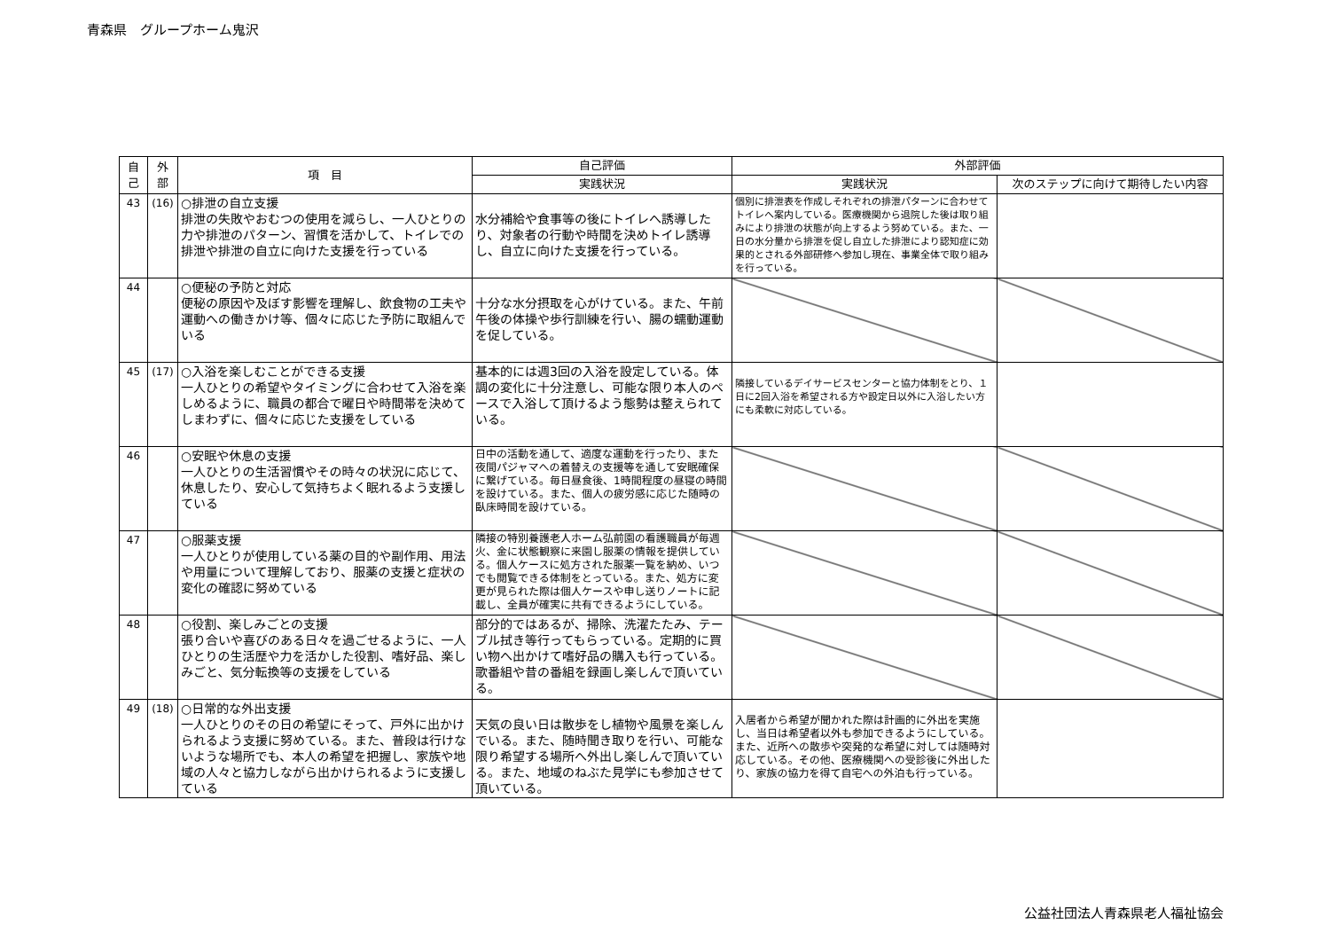青森県　グループホーム鬼沢
| 自 己 | 外 部 | 項 目 | 自己評価 | 外部評価 | |
| --- | --- | --- | --- | --- | --- |
| | | | 実践状況 | 実践状況 | 次のステップに向けて期待したい内容 |
| 43 | (16) | ○排泄の自立支援 排泄の失敗やおむつの使用を減らし、一人ひとりの力や排泄のパターン、習慣を活かして、トイレでの排泄や排泄の自立に向けた支援を行っている | 水分補給や食事等の後にトイレへ誘導したり、対象者の行動や時間を決めトイレ誘導し、自立に向けた支援を行っている。 | 個別に排泄表を作成しそれぞれの排泄パターンに合わせてトイレへ案内している。医療機関から退院した後は取り組みにより排泄の状態が向上するよう努めている。また、一日の水分量から排泄を促し自立した排泄により認知症に効果的とされる外部研修へ参加し現在、事業全体で取り組みを行っている。 | |
| 44 | | ○便秘の予防と対応 便秘の原因や及ぼす影響を理解し、飲食物の工夫や運動への働きかけ等、個々に応じた予防に取組んでいる | 十分な水分摂取を心がけている。また、午前午後の体操や歩行訓練を行い、腸の蠕動運動を促している。 | | |
| 45 | (17) | ○入浴を楽しむことができる支援 一人ひとりの希望やタイミングに合わせて入浴を楽しめるように、職員の都合で曜日や時間帯を決めてしまわずに、個々に応じた支援をしている | 基本的には週3回の入浴を設定している。体調の変化に十分注意し、可能な限り本人のペースで入浴して頂けるよう態勢は整えられている。 | 隣接しているデイサービスセンターと協力体制をとり、１日に2回入浴を希望される方や設定日以外に入浴したい方にも柔軟に対応している。 | |
| 46 | | ○安眠や休息の支援 一人ひとりの生活習慣やその時々の状況に応じて、休息したり、安心して気持ちよく眠れるよう支援している | 日中の活動を通して、適度な運動を行ったり、また夜間パジャマへの着替えの支援等を通して安眠確保に繋げている。毎日昼食後、1時間程度の昼寝の時間を設けている。また、個人の疲労感に応じた随時の臥床時間を設けている。 | | |
| 47 | | ○服薬支援 一人ひとりが使用している薬の目的や副作用、用法や用量について理解しており、服薬の支援と症状の変化の確認に努めている | 隣接の特別養護老人ホーム弘前園の看護職員が毎週火、金に状態観察に来園し服薬の情報を提供している。個人ケースに処方された服薬一覧を納め、いつでも閲覧できる体制をとっている。また、処方に変更が見られた際は個人ケースや申し送りノートに記載し、全員が確実に共有できるようにしている。 | | |
| 48 | | ○役割、楽しみごとの支援 張り合いや喜びのある日々を過ごせるように、一人ひとりの生活歴や力を活かした役割、嗜好品、楽しみごと、気分転換等の支援をしている | 部分的ではあるが、掃除、洗濯たたみ、テーブル拭き等行ってもらっている。定期的に買い物へ出かけて嗜好品の購入も行っている。歌番組や昔の番組を録画し楽しんで頂いている。 | | |
| 49 | (18) | ○日常的な外出支援 一人ひとりのその日の希望にそって、戸外に出かけられるよう支援に努めている。また、普段は行けないような場所でも、本人の希望を把握し、家族や地域の人々と協力しながら出かけられるように支援している | 天気の良い日は散歩をし植物や風景を楽しんでいる。また、随時聞き取りを行い、可能な限り希望する場所へ外出し楽しんで頂いている。また、地域のねぶた見学にも参加させて頂いている。 | 入居者から希望が聞かれた際は計画的に外出を実施し、当日は希望者以外も参加できるようにしている。また、近所への散歩や突発的な希望に対しては随時対応している。その他、医療機関への受診後に外出したり、家族の協力を得て自宅への外泊も行っている。 | |
公益社団法人青森県老人福祉協会